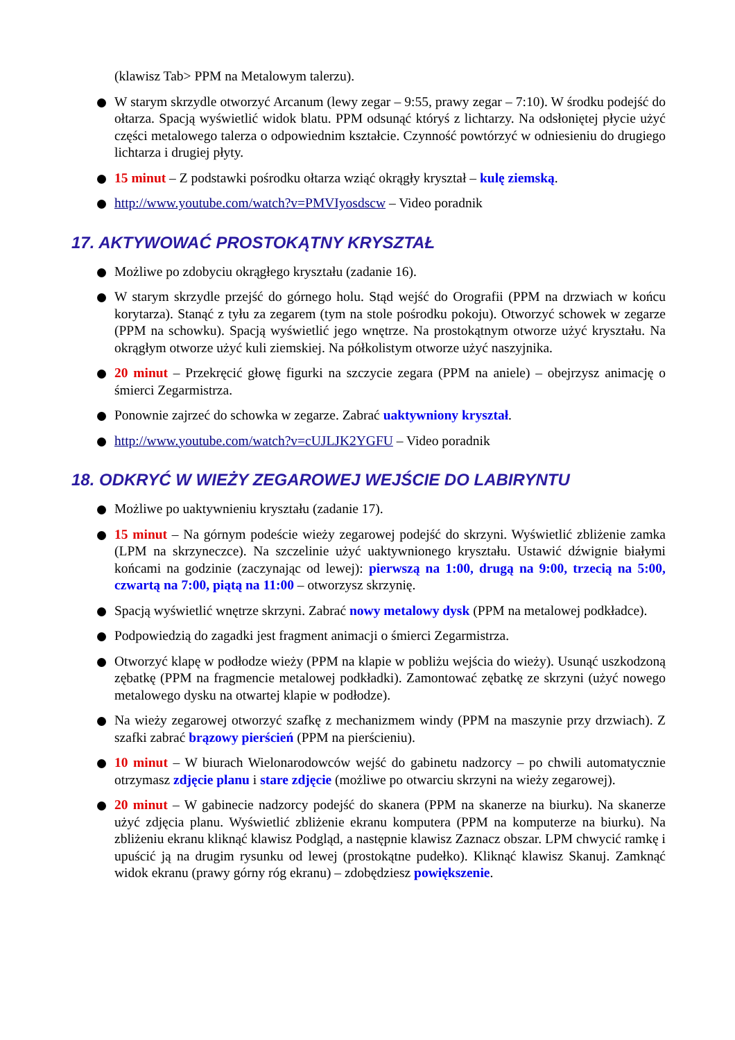(klawisz Tab> PPM na Metalowym talerzu).
W starym skrzydle otworzyć Arcanum (lewy zegar – 9:55, prawy zegar – 7:10). W środku podejść do ołtarza. Spacją wyświetlić widok blatu. PPM odsunąć któryś z lichtarzy. Na odsłoniętej płycie użyć części metalowego talerza o odpowiednim kształcie. Czynność powtórzyć w odniesieniu do drugiego lichtarza i drugiej płyty.
15 minut – Z podstawki pośrodku ołtarza wziąć okrągły kryształ – kulę ziemską.
http://www.youtube.com/watch?v=PMVIyosdscw – Video poradnik
17. AKTYWOWAĆ PROSTOKĄTNY KRYSZTAŁ
Możliwe po zdobyciu okrągłego kryształu (zadanie 16).
W starym skrzydle przejść do górnego holu. Stąd wejść do Orografii (PPM na drzwiach w końcu korytarza). Stanąć z tyłu za zegarem (tym na stole pośrodku pokoju). Otworzyć schowek w zegarze (PPM na schowku). Spacją wyświetlić jego wnętrze. Na prostokątnym otworze użyć kryształu. Na okrągłym otworze użyć kuli ziemskiej. Na półkolistym otworze użyć naszyjnika.
20 minut – Przekręcić głowę figurki na szczycie zegara (PPM na aniele) – obejrzysz animację o śmierci Zegarmistrza.
Ponownie zajrzeć do schowka w zegarze. Zabrać uaktywniony kryształ.
http://www.youtube.com/watch?v=cUJLJK2YGFU – Video poradnik
18. ODKRYĆ W WIEŻY ZEGAROWEJ WEJŚCIE DO LABIRYNTU
Możliwe po uaktywnieniu kryształu (zadanie 17).
15 minut – Na górnym podeście wieży zegarowej podejść do skrzyni. Wyświetlić zbliżenie zamka (LPM na skrzyneczce). Na szczelinie użyć uaktywnionego kryształu. Ustawić dźwignie białymi końcami na godzinie (zaczynając od lewej): pierwszą na 1:00, drugą na 9:00, trzecią na 5:00, czwartą na 7:00, piątą na 11:00 – otworzysz skrzynię.
Spacją wyświetlić wnętrze skrzyni. Zabrać nowy metalowy dysk (PPM na metalowej podkładce).
Podpowiedzią do zagadki jest fragment animacji o śmierci Zegarmistrza.
Otworzyć klapę w podłodze wieży (PPM na klapie w pobliżu wejścia do wieży). Usunąć uszkodzoną zębatkę (PPM na fragmencie metalowej podkładki). Zamontować zębatkę ze skrzyni (użyć nowego metalowego dysku na otwartej klapie w podłodze).
Na wieży zegarowej otworzyć szafkę z mechanizmem windy (PPM na maszynie przy drzwiach). Z szafki zabrać brązowy pierścień (PPM na pierścieniu).
10 minut – W biurach Wielonarodowców wejść do gabinetu nadzorcy – po chwili automatycznie otrzymasz zdjęcie planu i stare zdjęcie (możliwe po otwarciu skrzyni na wieży zegarowej).
20 minut – W gabinecie nadzorcy podejść do skanera (PPM na skanerze na biurku). Na skanerze użyć zdjęcia planu. Wyświetlić zbliżenie ekranu komputera (PPM na komputerze na biurku). Na zbliżeniu ekranu kliknąć klawisz Podgląd, a następnie klawisz Zaznacz obszar. LPM chwycić ramkę i upuścić ją na drugim rysunku od lewej (prostokątne pudełko). Kliknąć klawisz Skanuj. Zamknąć widok ekranu (prawy górny róg ekranu) – zdobędziesz powiększenie.